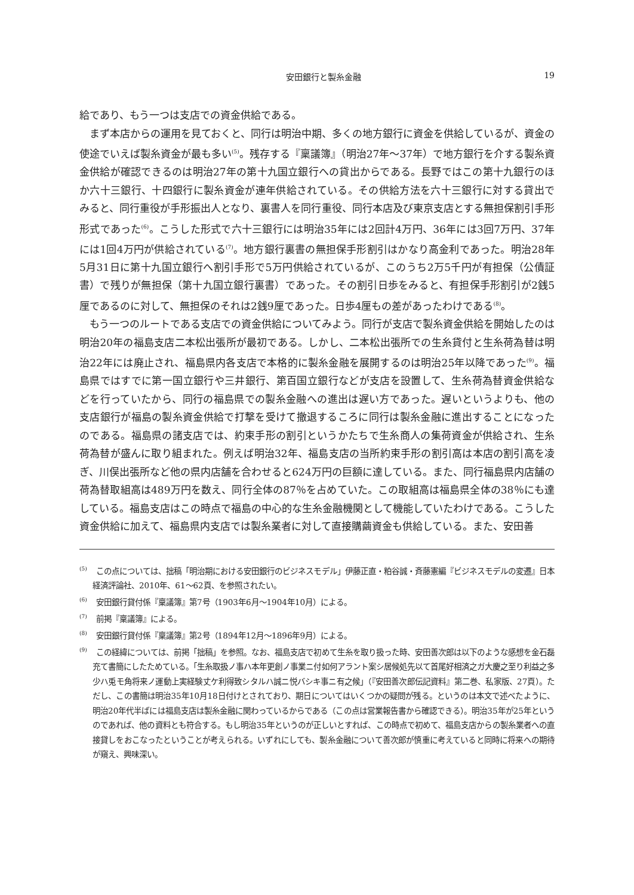安田銀行と製糸金融 19
給であり、もう一つは支店での資金供給である。
まず本店からの運用を見ておくと、同行は明治中期、多くの地方銀行に資金を供給しているが、資金の使途でいえば製糸資金が最も多い<sup>(5)</sup>。残存する『稟議簿』（明治27年～37年）で地方銀行を介する製糸資金供給が確認できるのは明治27年の第十九国立銀行への貸出からである。長野ではこの第十九銀行のほか六十三銀行、十四銀行に製糸資金が連年供給されている。その供給方法を六十三銀行に対する貸出でみると、同行重役が手形振出人となり、裏書人を同行重役、同行本店及び東京支店とする無担保割引手形形式であった<sup>(6)</sup>。こうした形式で六十三銀行には明治35年には2回計4万円、36年には3回7万円、37年には1回4万円が供給されている<sup>(7)</sup>。地方銀行裏書の無担保手形割引はかなり高金利であった。明治28年5月31日に第十九国立銀行へ割引手形で5万円供給されているが、このうち2万5千円が有担保（公債証書）で残りが無担保（第十九国立銀行裏書）であった。その割引日歩をみると、有担保手形割引が2銭5厘であるのに対して、無担保のそれは2銭9厘であった。日歩4厘もの差があったわけである<sup>(8)</sup>。
もう一つのルートである支店での資金供給についてみよう。同行が支店で製糸資金供給を開始したのは明治20年の福島支店二本松出張所が最初である。しかし、二本松出張所での生糸貸付と生糸荷為替は明治22年には廃止され、福島県内各支店で本格的に製糸金融を展開するのは明治25年以降であった<sup>(9)</sup>。福島県ではすでに第一国立銀行や三井銀行、第百国立銀行などが支店を設置して、生糸荷為替資金供給などを行っていたから、同行の福島県での製糸金融への進出は遅い方であった。遅いというよりも、他の支店銀行が福島の製糸資金供給で打撃を受けて撤退するころに同行は製糸金融に進出することになったのである。福島県の諸支店では、約束手形の割引というかたちで生糸商人の集荷資金が供給され、生糸荷為替が盛んに取り組まれた。例えば明治32年、福島支店の当所約束手形の割引高は本店の割引高を凌ぎ、川俣出張所など他の県内店舗を合わせると624万円の巨額に達している。また、同行福島県内店舗の荷為替取組高は489万円を数え、同行全体の87％を占めていた。この取組高は福島県全体の38％にも達している。福島支店はこの時点で福島の中心的な生糸金融機関として機能していたわけである。こうした資金供給に加えて、福島県内支店では製糸業者に対して直接購繭資金も供給している。また、安田善
<sup>(5)</sup> この点については、拙稿「明治期における安田銀行のビジネスモデル」伊藤正直・粕谷誠・斉藤憲編『ビジネスモデルの変遷』日本経済評論社、2010年、61～62頁、を参照されたい。
<sup>(6)</sup> 安田銀行貸付係『稟議簿』第7号（1903年6月～1904年10月）による。
<sup>(7)</sup> 前掲『稟議簿』による。
<sup>(8)</sup> 安田銀行貸付係『稟議簿』第2号（1894年12月～1896年9月）による。
<sup>(9)</sup> この経緯については、前掲「拙稿」を参照。なお、福島支店で初めて生糸を取り扱った時、安田善次郎は以下のような感想を金石磊充て書簡にしたためている。「生糸取扱ノ事ハ本年更創ノ事業ニ付如何アラント案シ居候処先以て首尾好相済之ガ大慶之至り利益之多少ハ兎モ角将来ノ運動上実経験丈ケ利得致シタルハ誠ニ悦バシキ事ニ有之候」（『安田善次郎伝記資料』第二巻、私家版、27頁）。ただし、この書簡は明治35年10月18日付けとされており、期日についてはいくつかの疑問が残る。というのは本文で述べたように、明治20年代半ばには福島支店は製糸金融に関わっているからである（この点は営業報告書から確認できる）。明治35年が25年というのであれば、他の資料とも符合する。もし明治35年というのが正しいとすれば、この時点で初めて、福島支店からの製糸業者への直接貸しをおこなったということが考えられる。いずれにしても、製糸金融について善次郎が慎重に考えていると同時に将来への期待が窺え、興味深い。